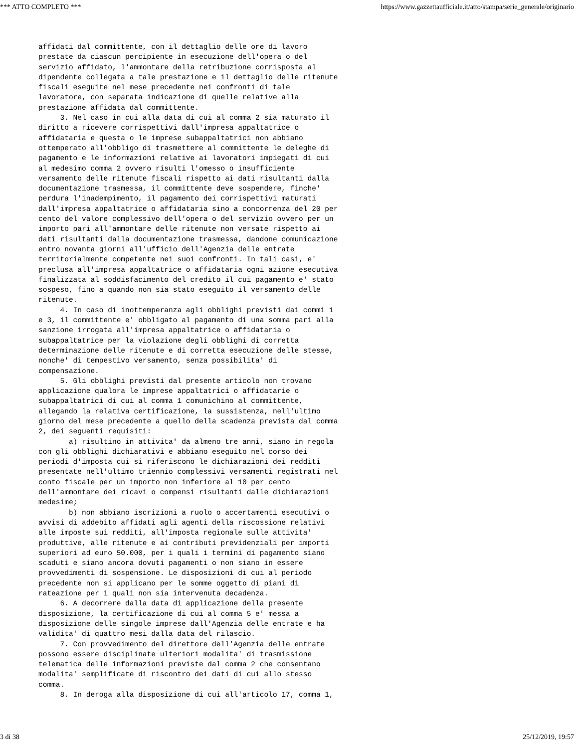*** ATTO COMPLETO *** https://www.gazzettaufficiale.it/atto/stampa/serie_generale/originario
affidati dal committente, con il dettaglio delle ore di lavoro
prestate da ciascun percipiente in esecuzione dell'opera o del
servizio affidato, l'ammontare della retribuzione corrisposta al
dipendente collegata a tale prestazione e il dettaglio delle ritenute
fiscali eseguite nel mese precedente nei confronti di tale
lavoratore, con separata indicazione di quelle relative alla
prestazione affidata dal committente.
     3. Nel caso in cui alla data di cui al comma 2 sia maturato il
diritto a ricevere corrispettivi dall'impresa appaltatrice o
affidataria e questa o le imprese subappaltatrici non abbiano
ottemperato all'obbligo di trasmettere al committente le deleghe di
pagamento e le informazioni relative ai lavoratori impiegati di cui
al medesimo comma 2 ovvero risulti l'omesso o insufficiente
versamento delle ritenute fiscali rispetto ai dati risultanti dalla
documentazione trasmessa, il committente deve sospendere, finche'
perdura l'inadempimento, il pagamento dei corrispettivi maturati
dall'impresa appaltatrice o affidataria sino a concorrenza del 20 per
cento del valore complessivo dell'opera o del servizio ovvero per un
importo pari all'ammontare delle ritenute non versate rispetto ai
dati risultanti dalla documentazione trasmessa, dandone comunicazione
entro novanta giorni all'ufficio dell'Agenzia delle entrate
territorialmente competente nei suoi confronti. In tali casi, e'
preclusa all'impresa appaltatrice o affidataria ogni azione esecutiva
finalizzata al soddisfacimento del credito il cui pagamento e' stato
sospeso, fino a quando non sia stato eseguito il versamento delle
ritenute.
     4. In caso di inottemperanza agli obblighi previsti dai commi 1
e 3, il committente e' obbligato al pagamento di una somma pari alla
sanzione irrogata all'impresa appaltatrice o affidataria o
subappaltatrice per la violazione degli obblighi di corretta
determinazione delle ritenute e di corretta esecuzione delle stesse,
nonche' di tempestivo versamento, senza possibilita' di
compensazione.
     5. Gli obblighi previsti dal presente articolo non trovano
applicazione qualora le imprese appaltatrici o affidatarie o
subappaltatrici di cui al comma 1 comunichino al committente,
allegando la relativa certificazione, la sussistenza, nell'ultimo
giorno del mese precedente a quello della scadenza prevista dal comma
2, dei seguenti requisiti:
       a) risultino in attivita' da almeno tre anni, siano in regola
con gli obblighi dichiarativi e abbiano eseguito nel corso dei
periodi d'imposta cui si riferiscono le dichiarazioni dei redditi
presentate nell'ultimo triennio complessivi versamenti registrati nel
conto fiscale per un importo non inferiore al 10 per cento
dell'ammontare dei ricavi o compensi risultanti dalle dichiarazioni
medesime;
       b) non abbiano iscrizioni a ruolo o accertamenti esecutivi o
avvisi di addebito affidati agli agenti della riscossione relativi
alle imposte sui redditi, all'imposta regionale sulle attivita'
produttive, alle ritenute e ai contributi previdenziali per importi
superiori ad euro 50.000, per i quali i termini di pagamento siano
scaduti e siano ancora dovuti pagamenti o non siano in essere
provvedimenti di sospensione. Le disposizioni di cui al periodo
precedente non si applicano per le somme oggetto di piani di
rateazione per i quali non sia intervenuta decadenza.
     6. A decorrere dalla data di applicazione della presente
disposizione, la certificazione di cui al comma 5 e' messa a
disposizione delle singole imprese dall'Agenzia delle entrate e ha
validita' di quattro mesi dalla data del rilascio.
     7. Con provvedimento del direttore dell'Agenzia delle entrate
possono essere disciplinate ulteriori modalita' di trasmissione
telematica delle informazioni previste dal comma 2 che consentano
modalita' semplificate di riscontro dei dati di cui allo stesso
comma.
     8. In deroga alla disposizione di cui all'articolo 17, comma 1,
3 di 38 25/12/2019, 19:57